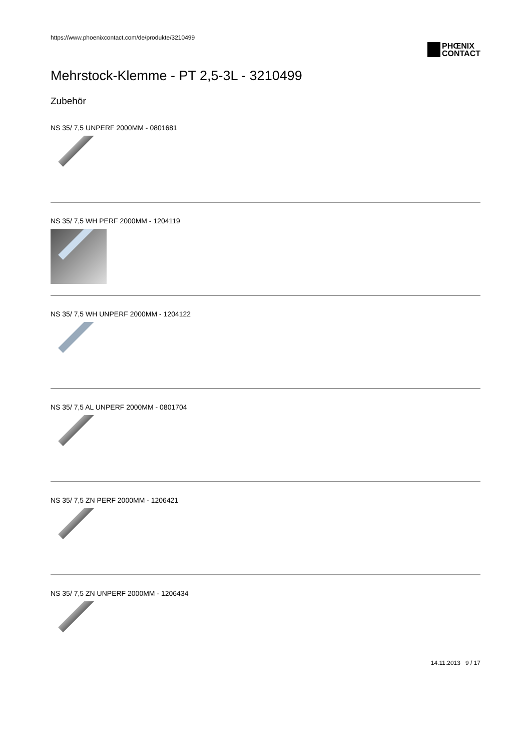https://www.phoenixcontact.com/de/produkte/3210499
PHŒNIX
CONTACT
Mehrstock-Klemme - PT 2,5-3L - 3210499
Zubehör
NS 35/ 7,5 UNPERF 2000MM - 0801681
NS 35/ 7,5 WH PERF 2000MM - 1204119
NS 35/ 7,5 WH UNPERF 2000MM - 1204122
NS 35/ 7,5 AL UNPERF 2000MM - 0801704
NS 35/ 7,5 ZN PERF 2000MM - 1206421
NS 35/ 7,5 ZN UNPERF 2000MM - 1206434
14.11.2013 9 / 17